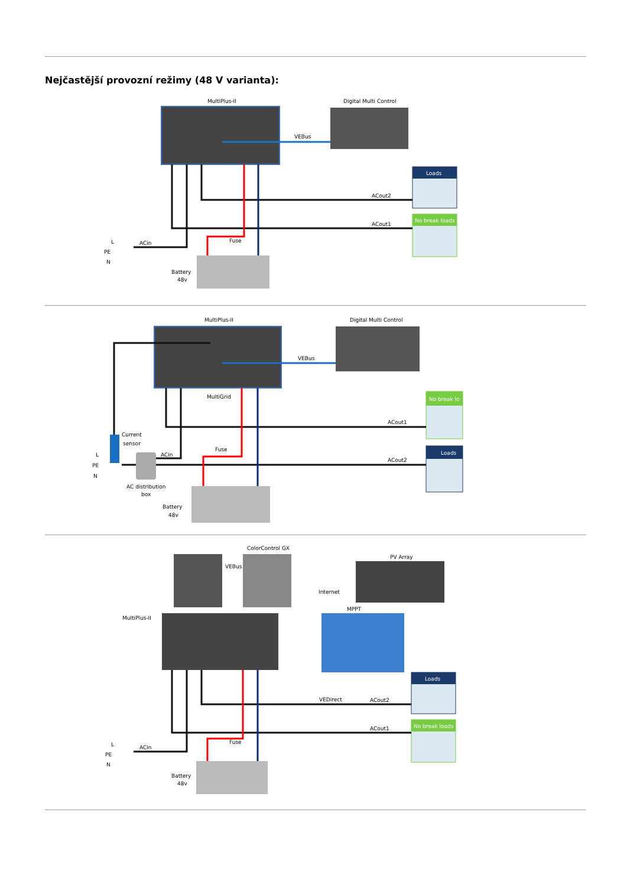Nejčastější provozní režimy (48 V varianta):
MultiPlus-II
Digital Multi Control
VEBus
Loads
No break loads
ACout2
ACout1
L
PE
N
ACin
Fuse
Battery
48v
MultiPlus-II
Digital Multi Control
VEBus
MultiGrid
No break lo
Loads
ACout1
ACout2
Current
sensor
AC distribution
box
L
PE
N
ACin
Fuse
Battery
48v
ColorControl GX
VEBus
Internet
PV Array
MPPT
MultiPlus-II
VEDirect
Loads
No break loads
ACout2
ACout1
L
PE
N
ACin
Fuse
Battery
48v